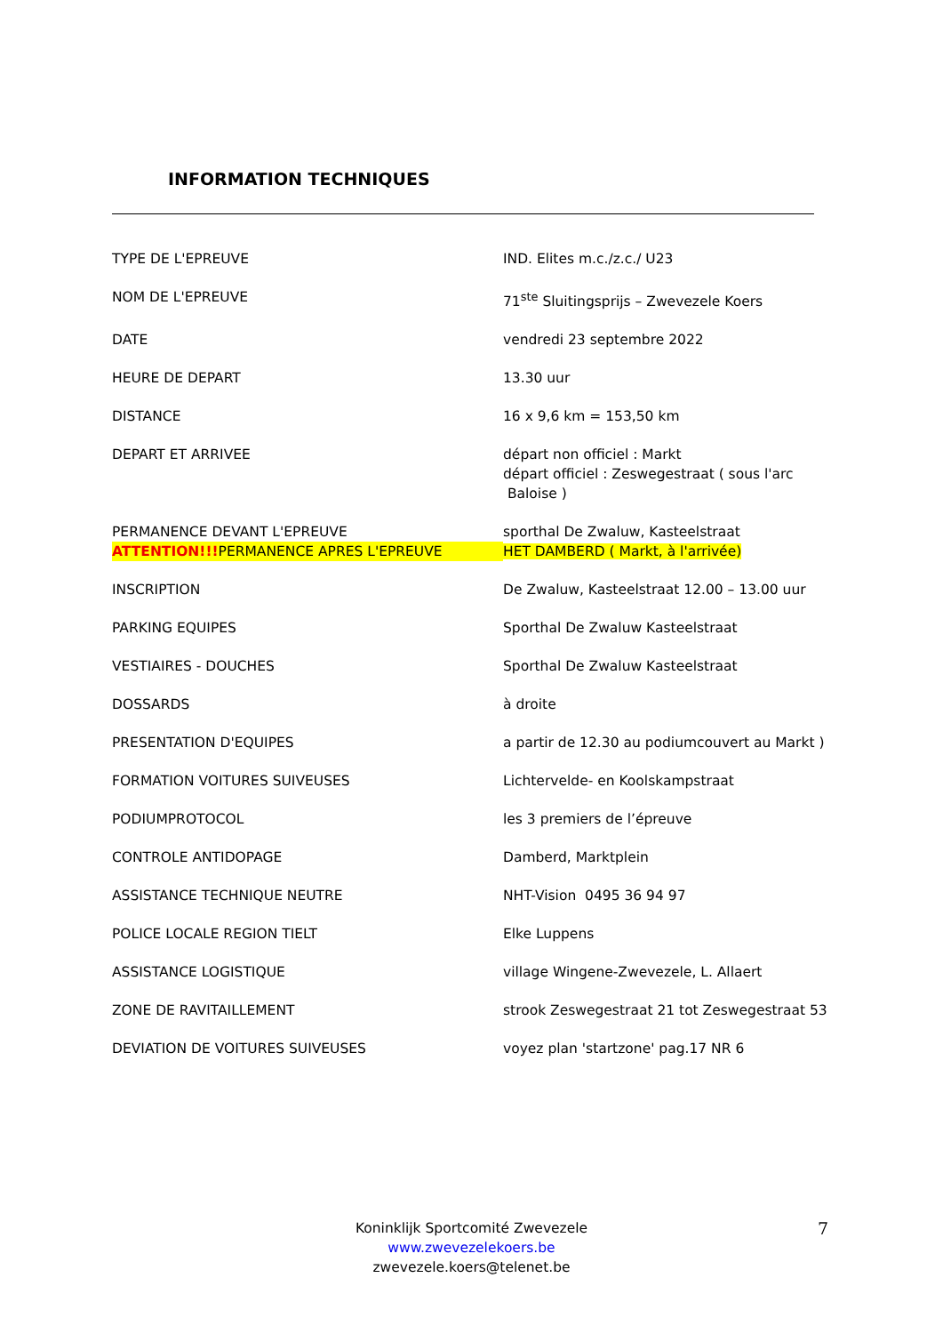INFORMATION TECHNIQUES
| TYPE DE L'EPREUVE | IND. Elites m.c./z.c./ U23 |
| NOM DE L'EPREUVE | 71<sup>ste</sup> Sluitingsprijs – Zwevezele Koers |
| DATE | vendredi 23 septembre 2022 |
| HEURE DE DEPART | 13.30 uur |
| DISTANCE | 16 x 9,6 km = 153,50 km |
| DEPART ET ARRIVEE | départ non officiel : Markt départ officiel : Zeswegestraat ( sous l'arc Baloise ) |
| PERMANENCE DEVANT L'EPREUVE | sporthal De Zwaluw, Kasteelstraat |
| ATTENTION!!! PERMANENCE APRES L'EPREUVE | HET DAMBERD ( Markt, à l'arrivée) |
| INSCRIPTION | De Zwaluw, Kasteelstraat 12.00 – 13.00 uur |
| PARKING EQUIPES | Sporthal De Zwaluw Kasteelstraat |
| VESTIAIRES - DOUCHES | Sporthal De Zwaluw Kasteelstraat |
| DOSSARDS | à droite |
| PRESENTATION D'EQUIPES | a partir de 12.30 au podiumcouvert au Markt ) |
| FORMATION VOITURES SUIVEUSES | Lichtervelde- en Koolskampstraat |
| PODIUMPROTOCOL | les 3 premiers de l’épreuve |
| CONTROLE ANTIDOPAGE | Damberd, Marktplein |
| ASSISTANCE TECHNIQUE NEUTRE | NHT-Vision 0495 36 94 97 |
| POLICE LOCALE REGION TIELT | Elke Luppens |
| ASSISTANCE LOGISTIQUE | village Wingene-Zwevezele, L. Allaert |
| ZONE DE RAVITAILLEMENT | strook Zeswegestraat 21 tot Zeswegestraat 53 |
| DEVIATION DE VOITURES SUIVEUSES | voyez plan 'startzone' pag.17 NR 6 |
Koninklijk Sportcomité Zwevezele
www.zwevezelekoers.be
zwevezele.koers@telenet.be
7